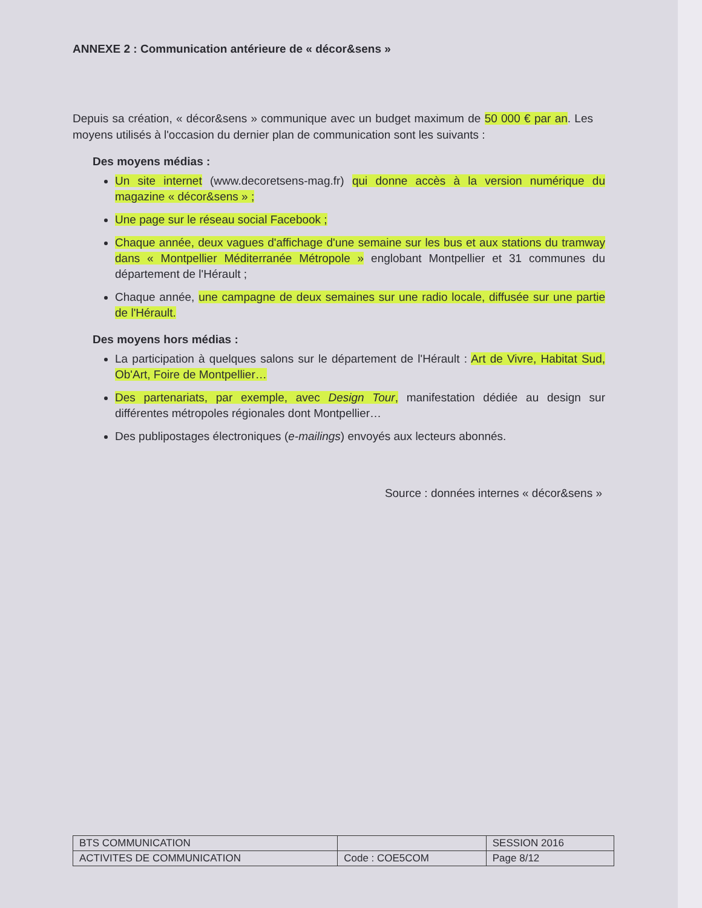ANNEXE 2 : Communication antérieure de « décor&sens »
Depuis sa création, « décor&sens » communique avec un budget maximum de 50 000 € par an. Les moyens utilisés à l'occasion du dernier plan de communication sont les suivants :
Des moyens médias :
Un site internet (www.decoretsens-mag.fr) qui donne accès à la version numérique du magazine « décor&sens » ;
Une page sur le réseau social Facebook ;
Chaque année, deux vagues d'affichage d'une semaine sur les bus et aux stations du tramway dans « Montpellier Méditerranée Métropole » englobant Montpellier et 31 communes du département de l'Hérault ;
Chaque année, une campagne de deux semaines sur une radio locale, diffusée sur une partie de l'Hérault.
Des moyens hors médias :
La participation à quelques salons sur le département de l'Hérault : Art de Vivre, Habitat Sud, Ob'Art, Foire de Montpellier…
Des partenariats, par exemple, avec Design Tour, manifestation dédiée au design sur différentes métropoles régionales dont Montpellier…
Des publipostages électroniques (e-mailings) envoyés aux lecteurs abonnés.
Source : données internes « décor&sens »
| BTS COMMUNICATION | | SESSION 2016 |
| ACTIVITES DE COMMUNICATION | Code : COE5COM | Page 8/12 |